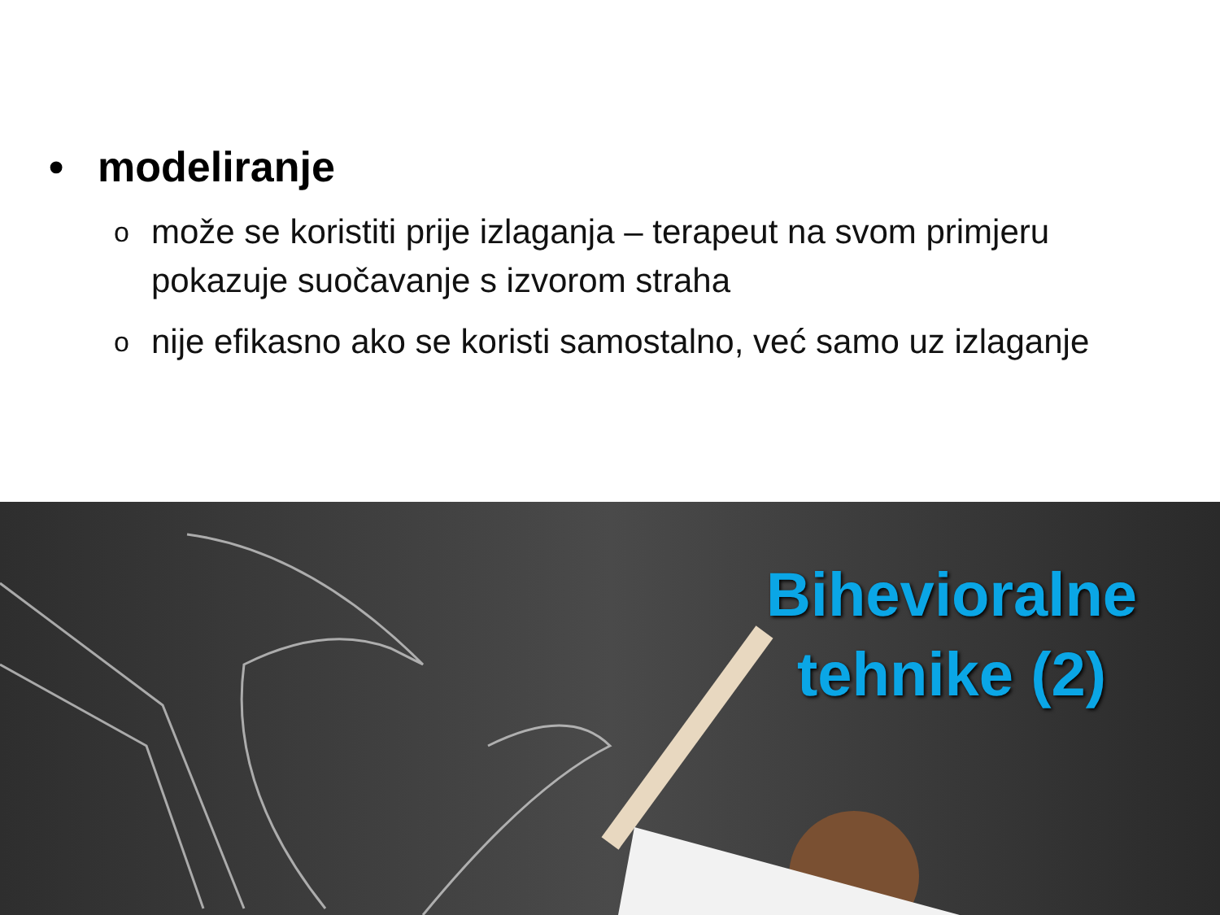• modeliranje
omože se koristiti prije izlaganja – terapeut na svom primjeru pokazuje suočavanje s izvorom straha
onije efikasno ako se koristi samostalno, već samo uz izlaganje
Bihevioralne tehnike (2)